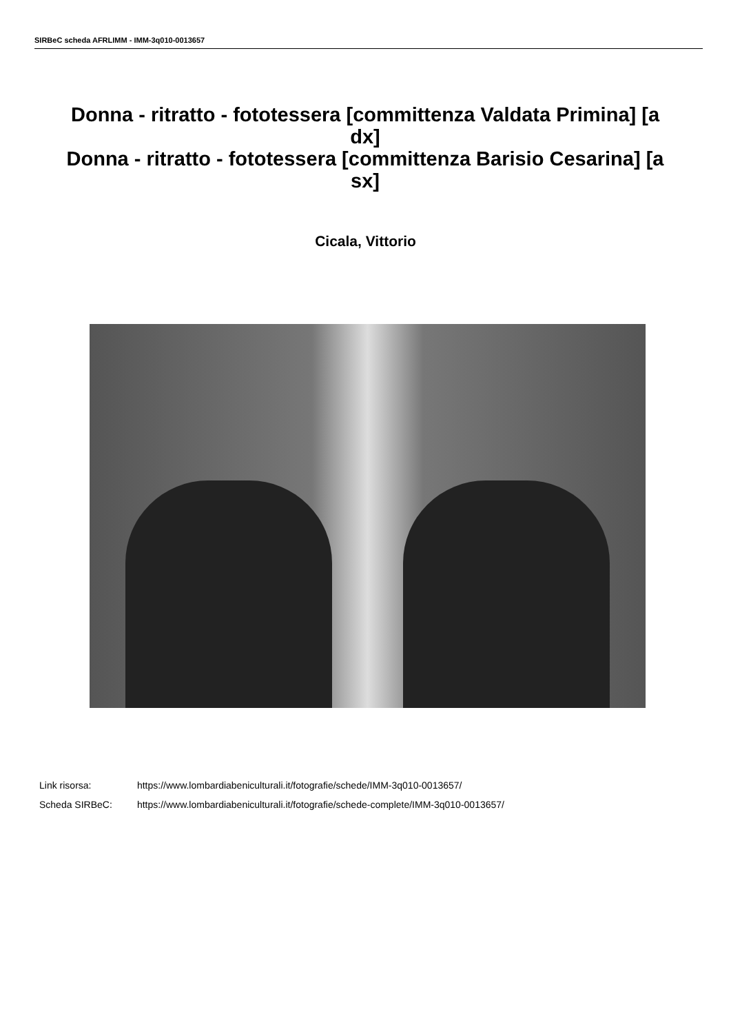SIRBeC scheda AFRLIMM - IMM-3q010-0013657
Donna - ritratto - fototessera [committenza Valdata Primina] [a dx]
Donna - ritratto - fototessera [committenza Barisio Cesarina] [a sx]
Cicala, Vittorio
Link risorsa: https://www.lombardiabeniculturali.it/fotografie/schede/IMM-3q010-0013657/
Scheda SIRBeC: https://www.lombardiabeniculturali.it/fotografie/schede-complete/IMM-3q010-0013657/